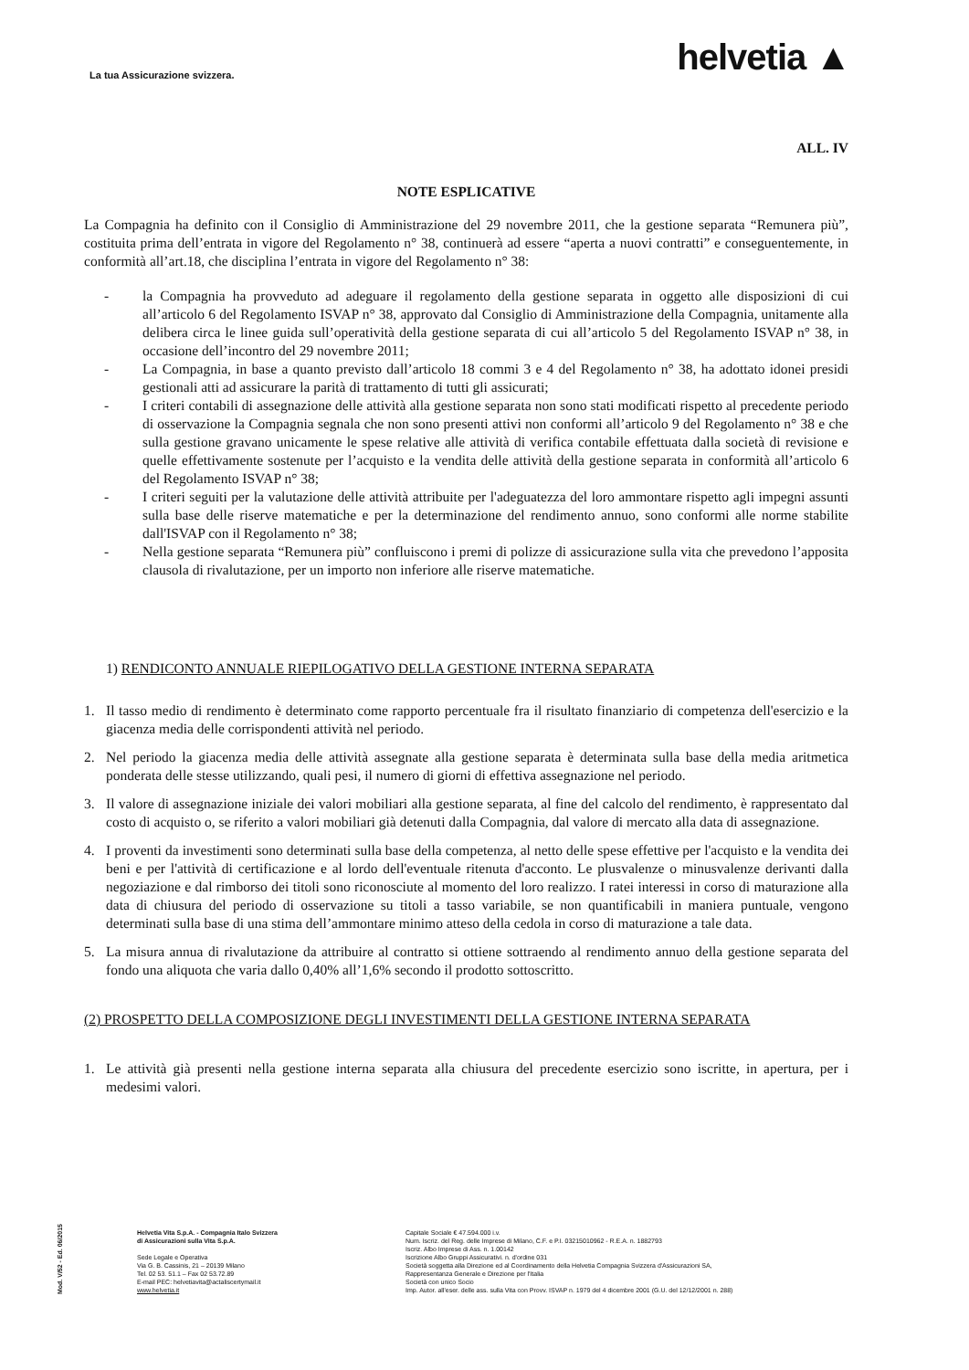La tua Assicurazione svizzera.
helvetia ▲
ALL. IV
NOTE ESPLICATIVE
La Compagnia ha definito con il Consiglio di Amministrazione del 29 novembre 2011, che la gestione separata “Remunera più”, costituita prima dell’entrata in vigore del Regolamento n° 38, continuerà ad essere “aperta a nuovi contratti” e conseguentemente, in conformità all’art.18, che disciplina l’entrata in vigore del Regolamento n° 38:
- la Compagnia ha provveduto ad adeguare il regolamento della gestione separata in oggetto alle disposizioni di cui all’articolo 6 del Regolamento ISVAP n° 38, approvato dal Consiglio di Amministrazione della Compagnia, unitamente alla delibera circa le linee guida sull’operatività della gestione separata di cui all’articolo 5 del Regolamento ISVAP n° 38, in occasione dell’incontro del 29 novembre 2011;
- La Compagnia, in base a quanto previsto dall’articolo 18 commi 3 e 4 del Regolamento n° 38, ha adottato idonei presidi gestionali atti ad assicurare la parità di trattamento di tutti gli assicurati;
- I criteri contabili di assegnazione delle attività alla gestione separata non sono stati modificati rispetto al precedente periodo di osservazione la Compagnia segnala che non sono presenti attivi non conformi all’articolo 9 del Regolamento n° 38 e che sulla gestione gravano unicamente le spese relative alle attività di verifica contabile effettuata dalla società di revisione e quelle effettivamente sostenute per l’acquisto e la vendita delle attività della gestione separata in conformità all’articolo 6 del Regolamento ISVAP n° 38;
- I criteri seguiti per la valutazione delle attività attribuite per l'adeguatezza del loro ammontare rispetto agli impegni assunti sulla base delle riserve matematiche e per la determinazione del rendimento annuo, sono conformi alle norme stabilite dall'ISVAP con il Regolamento n° 38;
- Nella gestione separata “Remunera più” confluiscono i premi di polizze di assicurazione sulla vita che prevedono l’apposita clausola di rivalutazione, per un importo non inferiore alle riserve matematiche.
1) RENDICONTO ANNUALE RIEPILOGATIVO DELLA GESTIONE INTERNA SEPARATA
1. Il tasso medio di rendimento è determinato come rapporto percentuale fra il risultato finanziario di competenza dell'esercizio e la giacenza media delle corrispondenti attività nel periodo.
2. Nel periodo la giacenza media delle attività assegnate alla gestione separata è determinata sulla base della media aritmetica ponderata delle stesse utilizzando, quali pesi, il numero di giorni di effettiva assegnazione nel periodo.
3. Il valore di assegnazione iniziale dei valori mobiliari alla gestione separata, al fine del calcolo del rendimento, è rappresentato dal costo di acquisto o, se riferito a valori mobiliari già detenuti dalla Compagnia, dal valore di mercato alla data di assegnazione.
4. I proventi da investimenti sono determinati sulla base della competenza, al netto delle spese effettive per l'acquisto e la vendita dei beni e per l'attività di certificazione e al lordo dell'eventuale ritenuta d'acconto. Le plusvalenze o minusvalenze derivanti dalla negoziazione e dal rimborso dei titoli sono riconosciute al momento del loro realizzo. I ratei interessi in corso di maturazione alla data di chiusura del periodo di osservazione su titoli a tasso variabile, se non quantificabili in maniera puntuale, vengono determinati sulla base di una stima dell’ammontare minimo atteso della cedola in corso di maturazione a tale data.
5. La misura annua di rivalutazione da attribuire al contratto si ottiene sottraendo al rendimento annuo della gestione separata del fondo una aliquota che varia dallo 0,40% all’1,6% secondo il prodotto sottoscritto.
(2) PROSPETTO DELLA COMPOSIZIONE DEGLI INVESTIMENTI DELLA GESTIONE INTERNA SEPARATA
1. Le attività già presenti nella gestione interna separata alla chiusura del precedente esercizio sono iscritte, in apertura, per i medesimi valori.
Mod. V/52 - Ed. 06/2015
Helvetia Vita S.p.A. - Compagnia Italo Svizzera
di Assicurazioni sulla Vita S.p.A.
Sede Legale e Operativa
Via G. B. Cassinis, 21 – 20139 Milano
Tel. 02 53. 51.1 – Fax 02 53.72.89
E-mail PEC: helvetiavita@actaliscertymail.it
www.helvetia.it
Capitale Sociale € 47.594.000 i.v.
Num. Iscriz. del Reg. delle Imprese di Milano, C.F. e P.I. 03215010962 - R.E.A. n. 1882793
Iscriz. Albo Imprese di Ass. n. 1.00142
Iscrizione Albo Gruppi Assicurativi. n. d'ordine 031
Società soggetta alla Direzione ed al Coordinamento della Helvetia Compagnia Svizzera d'Assicurazioni SA,
Rappresentanza Generale e Direzione per l'Italia
Società con unico Socio
Imp. Autor. all'eser. delle ass. sulla Vita con Provv. ISVAP n. 1979 del 4 dicembre 2001 (G.U. del 12/12/2001 n. 288)